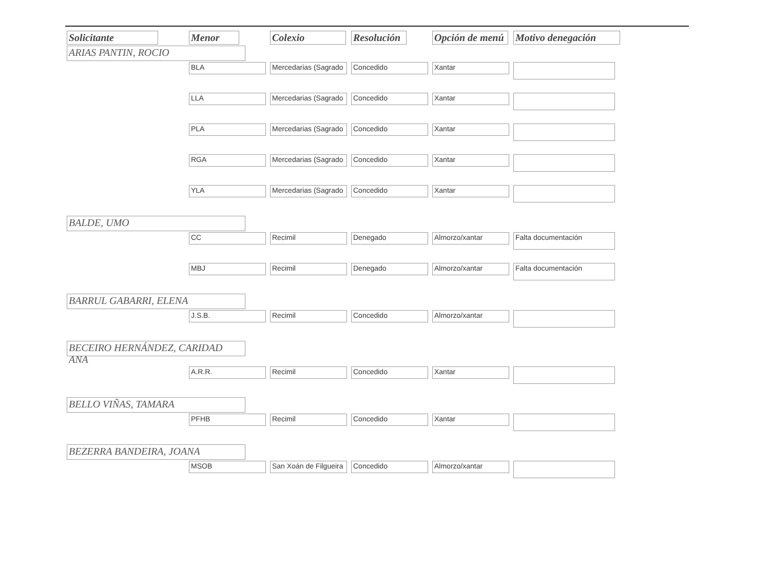| Solicitante | Menor | Colexio | Resolución | Opción de menú | Motivo denegación |
| --- | --- | --- | --- | --- | --- |
| ARIAS PANTIN, ROCIO | | | | | |
| | BLA | Mercedarias (Sagrado | Concedido | Xantar | |
| | LLA | Mercedarias (Sagrado | Concedido | Xantar | |
| | PLA | Mercedarias (Sagrado | Concedido | Xantar | |
| | RGA | Mercedarias (Sagrado | Concedido | Xantar | |
| | YLA | Mercedarias (Sagrado | Concedido | Xantar | |
| BALDE, UMO | | | | | |
| | CC | Recimil | Denegado | Almorzo/xantar | Falta documentación |
| | MBJ | Recimil | Denegado | Almorzo/xantar | Falta documentación |
| BARRUL GABARRI, ELENA | | | | | |
| | J.S.B. | Recimil | Concedido | Almorzo/xantar | |
| BECEIRO HERNÁNDEZ, CARIDAD ANA | | | | | |
| | A.R.R. | Recimil | Concedido | Xantar | |
| BELLO VIÑAS, TAMARA | | | | | |
| | PFHB | Recimil | Concedido | Xantar | |
| BEZERRA BANDEIRA, JOANA | | | | | |
| | MSOB | San Xoán de Filgueira | Concedido | Almorzo/xantar | |